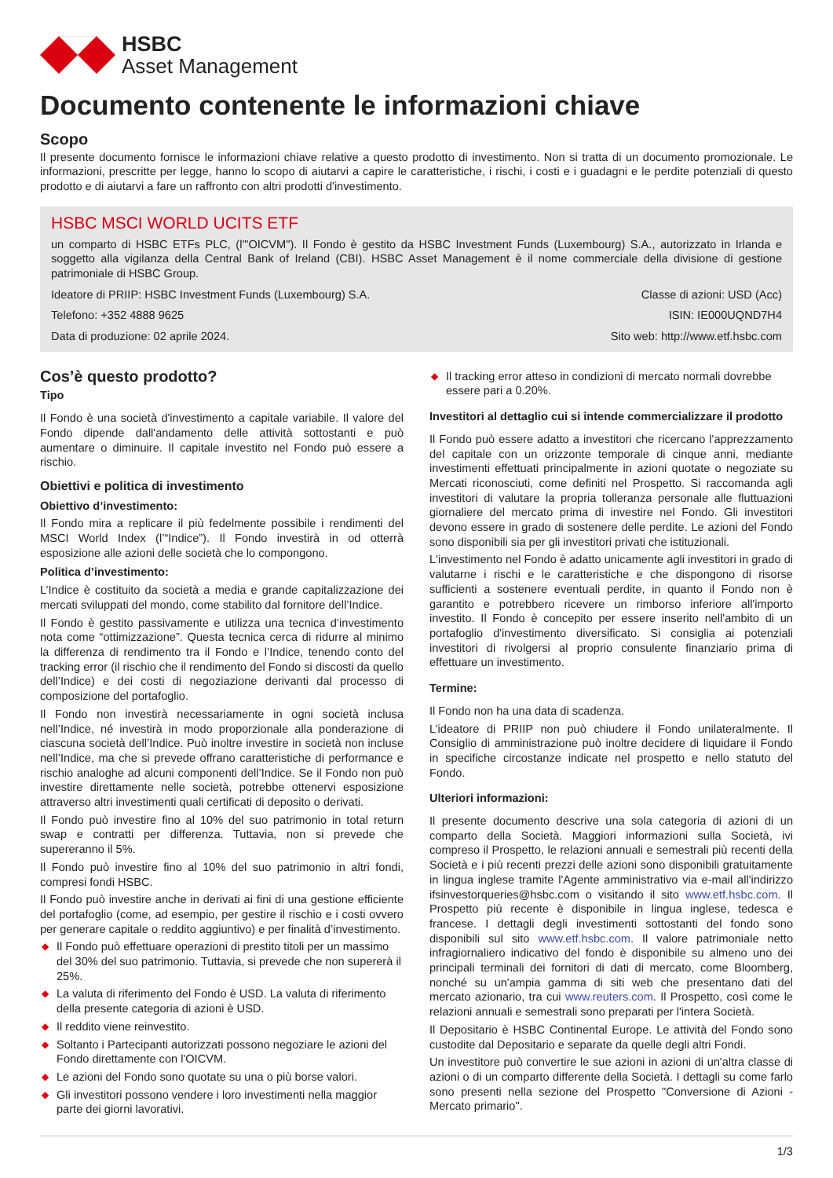HSBC
Asset Management
Documento contenente le informazioni chiave
Scopo
Il presente documento fornisce le informazioni chiave relative a questo prodotto di investimento. Non si tratta di un documento promozionale. Le informazioni, prescritte per legge, hanno lo scopo di aiutarvi a capire le caratteristiche, i rischi, i costi e i guadagni e le perdite potenziali di questo prodotto e di aiutarvi a fare un raffronto con altri prodotti d'investimento.
HSBC MSCI WORLD UCITS ETF
un comparto di HSBC ETFs PLC, (l'"OICVM"). Il Fondo è gestito da HSBC Investment Funds (Luxembourg) S.A., autorizzato in Irlanda e soggetto alla vigilanza della Central Bank of Ireland (CBI). HSBC Asset Management è il nome commerciale della divisione di gestione patrimoniale di HSBC Group.
Ideatore di PRIIP: HSBC Investment Funds (Luxembourg) S.A. Classe di azioni: USD (Acc)
Telefono: +352 4888 9625 ISIN: IE000UQND7H4
Data di produzione: 02 aprile 2024. Sito web: http://www.etf.hsbc.com
Cos’è questo prodotto?
Tipo
Il Fondo è una società d'investimento a capitale variabile. Il valore del Fondo dipende dall'andamento delle attività sottostanti e può aumentare o diminuire. Il capitale investito nel Fondo può essere a rischio.
Obiettivi e politica di investimento
Obiettivo d’investimento:
Il Fondo mira a replicare il più fedelmente possibile i rendimenti del MSCI World Index (l’“Indice”). Il Fondo investirà in od otterrà esposizione alle azioni delle società che lo compongono.
Politica d’investimento:
L’Indice è costituito da società a media e grande capitalizzazione dei mercati sviluppati del mondo, come stabilito dal fornitore dell’Indice.
Il Fondo è gestito passivamente e utilizza una tecnica d’investimento nota come “ottimizzazione”. Questa tecnica cerca di ridurre al minimo la differenza di rendimento tra il Fondo e l’Indice, tenendo conto del tracking error (il rischio che il rendimento del Fondo si discosti da quello dell’Indice) e dei costi di negoziazione derivanti dal processo di composizione del portafoglio.
Il Fondo non investirà necessariamente in ogni società inclusa nell’Indice, né investirà in modo proporzionale alla ponderazione di ciascuna società dell’Indice. Può inoltre investire in società non incluse nell’Indice, ma che si prevede offrano caratteristiche di performance e rischio analoghe ad alcuni componenti dell’Indice. Se il Fondo non può investire direttamente nelle società, potrebbe ottenervi esposizione attraverso altri investimenti quali certificati di deposito o derivati.
Il Fondo può investire fino al 10% del suo patrimonio in total return swap e contratti per differenza. Tuttavia, non si prevede che supereranno il 5%.
Il Fondo può investire fino al 10% del suo patrimonio in altri fondi, compresi fondi HSBC.
Il Fondo può investire anche in derivati ai fini di una gestione efficiente del portafoglio (come, ad esempio, per gestire il rischio e i costi ovvero per generare capitale o reddito aggiuntivo) e per finalità d’investimento.
◆ Il Fondo può effettuare operazioni di prestito titoli per un massimo del 30% del suo patrimonio. Tuttavia, si prevede che non supererà il 25%.
◆ La valuta di riferimento del Fondo è USD. La valuta di riferimento della presente categoria di azioni è USD.
◆ Il reddito viene reinvestito.
◆ Soltanto i Partecipanti autorizzati possono negoziare le azioni del Fondo direttamente con l'OICVM.
◆ Le azioni del Fondo sono quotate su una o più borse valori.
◆ Gli investitori possono vendere i loro investimenti nella maggior parte dei giorni lavorativi.
◆ Il tracking error atteso in condizioni di mercato normali dovrebbe essere pari a 0.20%.
Investitori al dettaglio cui si intende commercializzare il prodotto
Il Fondo può essere adatto a investitori che ricercano l'apprezzamento del capitale con un orizzonte temporale di cinque anni, mediante investimenti effettuati principalmente in azioni quotate o negoziate su Mercati riconosciuti, come definiti nel Prospetto. Si raccomanda agli investitori di valutare la propria tolleranza personale alle fluttuazioni giornaliere del mercato prima di investire nel Fondo. Gli investitori devono essere in grado di sostenere delle perdite. Le azioni del Fondo sono disponibili sia per gli investitori privati che istituzionali.
L'investimento nel Fondo è adatto unicamente agli investitori in grado di valutarne i rischi e le caratteristiche e che dispongono di risorse sufficienti a sostenere eventuali perdite, in quanto il Fondo non è garantito e potrebbero ricevere un rimborso inferiore all'importo investito. Il Fondo è concepito per essere inserito nell'ambito di un portafoglio d'investimento diversificato. Si consiglia ai potenziali investitori di rivolgersi al proprio consulente finanziario prima di effettuare un investimento.
Termine:
Il Fondo non ha una data di scadenza.
L’ideatore di PRIIP non può chiudere il Fondo unilateralmente. Il Consiglio di amministrazione può inoltre decidere di liquidare il Fondo in specifiche circostanze indicate nel prospetto e nello statuto del Fondo.
Ulteriori informazioni:
Il presente documento descrive una sola categoria di azioni di un comparto della Società. Maggiori informazioni sulla Società, ivi compreso il Prospetto, le relazioni annuali e semestrali più recenti della Società e i più recenti prezzi delle azioni sono disponibili gratuitamente in lingua inglese tramite l'Agente amministrativo via e-mail all'indirizzo ifsinvestorqueries@hsbc.com o visitando il sito www.etf.hsbc.com. Il Prospetto più recente è disponibile in lingua inglese, tedesca e francese. I dettagli degli investimenti sottostanti del fondo sono disponibili sul sito www.etf.hsbc.com. Il valore patrimoniale netto infragiornaliero indicativo del fondo è disponibile su almeno uno dei principali terminali dei fornitori di dati di mercato, come Bloomberg, nonché su un'ampia gamma di siti web che presentano dati del mercato azionario, tra cui www.reuters.com. Il Prospetto, così come le relazioni annuali e semestrali sono preparati per l'intera Società.
Il Depositario è HSBC Continental Europe. Le attività del Fondo sono custodite dal Depositario e separate da quelle degli altri Fondi.
Un investitore può convertire le sue azioni in azioni di un'altra classe di azioni o di un comparto differente della Società. I dettagli su come farlo sono presenti nella sezione del Prospetto "Conversione di Azioni - Mercato primario".
1/3